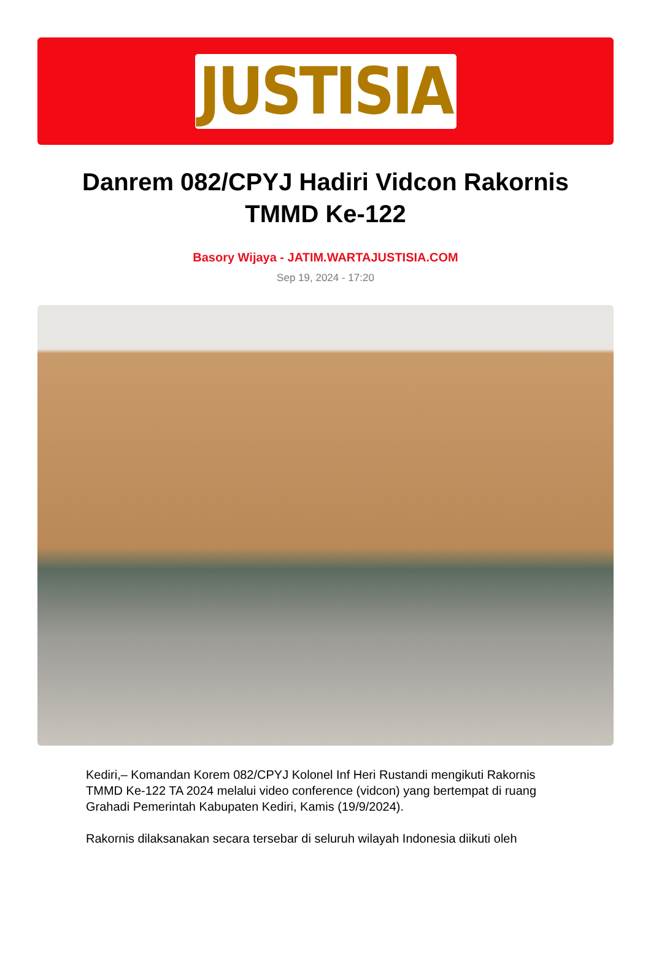JUSTISIA
Danrem 082/CPYJ Hadiri Vidcon Rakornis TMMD Ke-122
Basory Wijaya - JATIM.WARTAJUSTISIA.COM
Sep 19, 2024 - 17:20
Kediri,– Komandan Korem 082/CPYJ Kolonel Inf Heri Rustandi mengikuti Rakornis TMMD Ke-122 TA 2024 melalui video conference (vidcon) yang bertempat di ruang Grahadi Pemerintah Kabupaten Kediri, Kamis (19/9/2024).
Rakornis dilaksanakan secara tersebar di seluruh wilayah Indonesia diikuti oleh